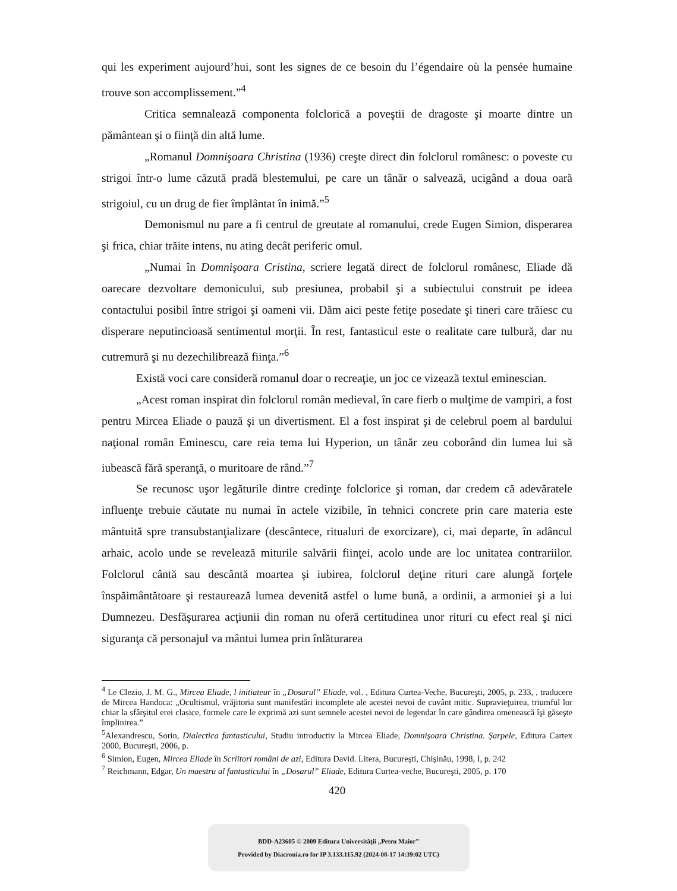qui les experiment aujourd’hui, sont les signes de ce besoin du l’égendaire où la pensée humaine trouve son accomplissement.”<sup>4</sup>
Critica semnalează componenta folclorică a poveştii de dragoste şi moarte dintre un pământean şi o fiinţă din altă lume.
„Romanul Domnişoara Christina (1936) creşte direct din folclorul românesc: o poveste cu strigoi într-o lume căzută pradă blestemului, pe care un tânăr o salvează, ucigând a doua oară strigoiul, cu un drug de fier împlântat în inimă.”<sup>5</sup>
Demonismul nu pare a fi centrul de greutate al romanului, crede Eugen Simion, disperarea şi frica, chiar trăite intens, nu ating decât periferic omul.
„Numai în Domnişoara Cristina, scriere legată direct de folclorul românesc, Eliade dă oarecare dezvoltare demonicului, sub presiunea, probabil şi a subiectului construit pe ideea contactului posibil între strigoi şi oameni vii. Dăm aici peste fetiţe posedate şi tineri care trăiesc cu disperare neputincioasă sentimentul morţii. În rest, fantasticul este o realitate care tulbură, dar nu cutremură şi nu dezechilibrează fiinţa.”<sup>6</sup>
Există voci care consideră romanul doar o recreaţie, un joc ce vizează textul eminescian.
„Acest roman inspirat din folclorul român medieval, în care fierb o mulţime de vampiri, a fost pentru Mircea Eliade o pauză şi un divertisment. El a fost inspirat şi de celebrul poem al bardului naţional român Eminescu, care reia tema lui Hyperion, un tânăr zeu coborând din lumea lui să iubească fără speranţă, o muritoare de rând.”<sup>7</sup>
Se recunosc uşor legăturile dintre credinţe folclorice şi roman, dar credem că adevăratele influenţe trebuie căutate nu numai în actele vizibile, în tehnici concrete prin care materia este mântuită spre transubstanţializare (descântece, ritualuri de exorcizare), ci, mai departe, în adâncul arhaic, acolo unde se revelează miturile salvării fiinţei, acolo unde are loc unitatea contrariilor. Folclorul cântă sau descântă moartea şi iubirea, folclorul deţine rituri care alungă forţele înspăimântătoare şi restaurează lumea devenită astfel o lume bună, a ordinii, a armoniei şi a lui Dumnezeu. Desfăşurarea acţiunii din roman nu oferă certitudinea unor rituri cu efect real şi nici siguranţa că personajul va mântui lumea prin înlăturarea
<sup>4</sup> Le Clezio, J. M. G., Mircea Eliade, l initiateur în „Dosarul” Eliade, vol. , Editura Curtea-Veche, Bucureşti, 2005, p. 233, , traducere de Mircea Handoca: „Ocultismul, vrăjitoria sunt manifestări incomplete ale acestei nevoi de cuvânt mitic. Supravieţuirea, triumful lor chiar la sfârşitul erei clasice, formele care le exprimă azi sunt semnele acestei nevoi de legendar în care gândirea omenească îşi găseşte împlinirea.”
<sup>5</sup> Alexandrescu, Sorin, Dialectica fantasticului, Studiu introductiv la Mircea Eliade, Domnişoara Christina. Şarpele, Editura Cartex 2000, Bucureşti, 2006, p.
<sup>6</sup> Simion, Eugen, Mircea Eliade în Scriitori români de azi, Editura David. Litera, Bucureşti, Chişinău, 1998, I, p. 242
<sup>7</sup> Reichmann, Edgar, Un maestru al fantasticului în „Dosarul” Eliade, Editura Curtea-veche, Bucureşti, 2005, p. 170
420
BDD-A23605 © 2009 Editura Universităţii „Petru Maior”
Provided by Diacronia.ro for IP 3.133.115.92 (2024-08-17 14:39:02 UTC)